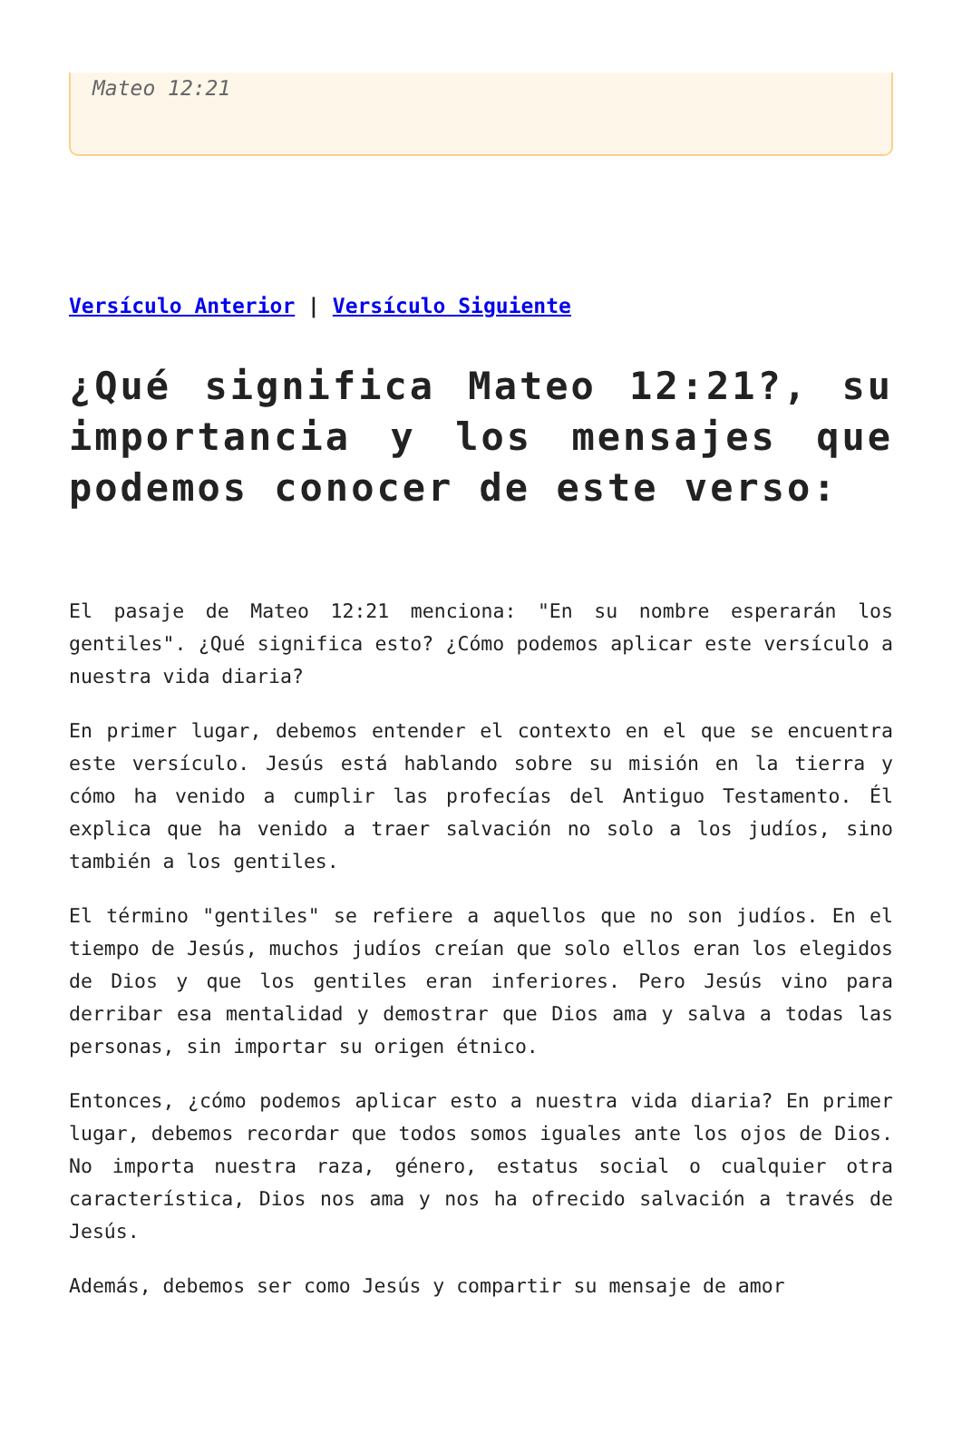Mateo 12:21
Versículo Anterior | Versículo Siguiente
¿Qué significa Mateo 12:21?, su importancia y los mensajes que podemos conocer de este verso:
El pasaje de Mateo 12:21 menciona: "En su nombre esperarán los gentiles". ¿Qué significa esto? ¿Cómo podemos aplicar este versículo a nuestra vida diaria?
En primer lugar, debemos entender el contexto en el que se encuentra este versículo. Jesús está hablando sobre su misión en la tierra y cómo ha venido a cumplir las profecías del Antiguo Testamento. Él explica que ha venido a traer salvación no solo a los judíos, sino también a los gentiles.
El término "gentiles" se refiere a aquellos que no son judíos. En el tiempo de Jesús, muchos judíos creían que solo ellos eran los elegidos de Dios y que los gentiles eran inferiores. Pero Jesús vino para derribar esa mentalidad y demostrar que Dios ama y salva a todas las personas, sin importar su origen étnico.
Entonces, ¿cómo podemos aplicar esto a nuestra vida diaria? En primer lugar, debemos recordar que todos somos iguales ante los ojos de Dios. No importa nuestra raza, género, estatus social o cualquier otra característica, Dios nos ama y nos ha ofrecido salvación a través de Jesús.
Además, debemos ser como Jesús y compartir su mensaje de amor